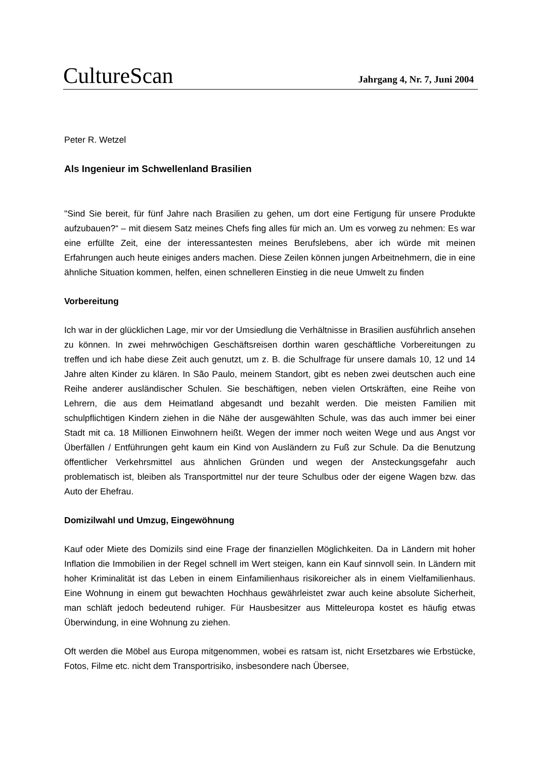CultureScan Jahrgang 4, Nr. 7, Juni 2004
Peter R. Wetzel
Als Ingenieur im Schwellenland Brasilien
"Sind Sie bereit, für fünf Jahre nach Brasilien zu gehen, um dort eine Fertigung für unsere Produkte aufzubauen?“ – mit diesem Satz meines Chefs fing alles für mich an. Um es vorweg zu nehmen: Es war eine erfüllte Zeit, eine der interessantesten meines Berufslebens, aber ich würde mit meinen Erfahrungen auch heute einiges anders machen. Diese Zeilen können jungen Arbeitnehmern, die in eine ähnliche Situation kommen, helfen, einen schnelleren Einstieg in die neue Umwelt zu finden
Vorbereitung
Ich war in der glücklichen Lage, mir vor der Umsiedlung die Verhältnisse in Brasilien ausführlich ansehen zu können. In zwei mehrwöchigen Geschäftsreisen dorthin waren geschäftliche Vorbereitungen zu treffen und ich habe diese Zeit auch genutzt, um z. B. die Schulfrage für unsere damals 10, 12 und 14 Jahre alten Kinder zu klären. In São Paulo, meinem Standort, gibt es neben zwei deutschen auch eine Reihe anderer ausländischer Schulen. Sie beschäftigen, neben vielen Ortskräften, eine Reihe von Lehrern, die aus dem Heimatland abgesandt und bezahlt werden. Die meisten Familien mit schulpflichtigen Kindern ziehen in die Nähe der ausgewählten Schule, was das auch immer bei einer Stadt mit ca. 18 Millionen Einwohnern heißt. Wegen der immer noch weiten Wege und aus Angst vor Überfällen / Entführungen geht kaum ein Kind von Ausländern zu Fuß zur Schule. Da die Benutzung öffentlicher Verkehrsmittel aus ähnlichen Gründen und wegen der Ansteckungsgefahr auch problematisch ist, bleiben als Transportmittel nur der teure Schulbus oder der eigene Wagen bzw. das Auto der Ehefrau.
Domizilwahl und Umzug, Eingewöhnung
Kauf oder Miete des Domizils sind eine Frage der finanziellen Möglichkeiten. Da in Ländern mit hoher Inflation die Immobilien in der Regel schnell im Wert steigen, kann ein Kauf sinnvoll sein. In Ländern mit hoher Kriminalität ist das Leben in einem Einfamilienhaus risikoreicher als in einem Vielfamilienhaus. Eine Wohnung in einem gut bewachten Hochhaus gewährleistet zwar auch keine absolute Sicherheit, man schläft jedoch bedeutend ruhiger. Für Hausbesitzer aus Mitteleuropa kostet es häufig etwas Überwindung, in eine Wohnung zu ziehen.
Oft werden die Möbel aus Europa mitgenommen, wobei es ratsam ist, nicht Ersetzbares wie Erbstücke, Fotos, Filme etc. nicht dem Transportrisiko, insbesondere nach Übersee,